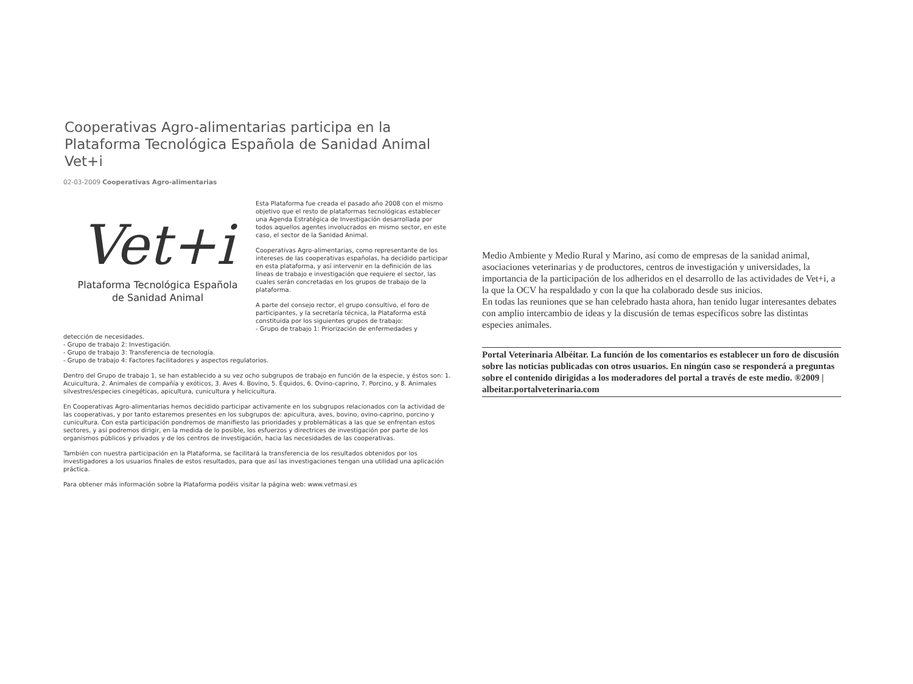Cooperativas Agro-alimentarias participa en la Plataforma Tecnológica Española de Sanidad Animal Vet+i
02-03-2009 Cooperativas Agro-alimentarias
Vet+i
Plataforma Tecnológica Española
de Sanidad Animal
Esta Plataforma fue creada el pasado año 2008 con el mismo objetivo que el resto de plataformas tecnológicas establecer una Agenda Estratégica de Investigación desarrollada por todos aquellos agentes involucrados en mismo sector, en este caso, el sector de la Sanidad Animal.
Cooperativas Agro-alimentarias, como representante de los intereses de las cooperativas españolas, ha decidido participar en esta plataforma, y así intervenir en la definición de las líneas de trabajo e investigación que requiere el sector, las cuales serán concretadas en los grupos de trabajo de la plataforma.
A parte del consejo rector, el grupo consultivo, el foro de participantes, y la secretaría técnica, la Plataforma está constituida por los siguientes grupos de trabajo:
- Grupo de trabajo 1: Priorización de enfermedades y
detección de necesidades.
- Grupo de trabajo 2: Investigación.
- Grupo de trabajo 3: Transferencia de tecnología.
- Grupo de trabajo 4: Factores facilitadores y aspectos regulatorios.
Dentro del Grupo de trabajo 1, se han establecido a su vez ocho subgrupos de trabajo en función de la especie, y éstos son: 1. Acuicultura, 2. Animales de compañía y exóticos, 3. Aves 4. Bovino, 5. Équidos, 6. Ovino-caprino, 7. Porcino, y 8. Animales silvestres/especies cinegéticas, apicultura, cunicultura y helicicultura.
En Cooperativas Agro-alimentarias hemos decidido participar activamente en los subgrupos relacionados con la actividad de las cooperativas, y por tanto estaremos presentes en los subgrupos de: apicultura, aves, bovino, ovino-caprino, porcino y cunicultura. Con esta participación pondremos de manifiesto las prioridades y problemáticas a las que se enfrentan estos sectores, y así podremos dirigir, en la medida de lo posible, los esfuerzos y directrices de investigación por parte de los organismos públicos y privados y de los centros de investigación, hacia las necesidades de las cooperativas.
También con nuestra participación en la Plataforma, se facilitará la transferencia de los resultados obtenidos por los investigadores a los usuarios finales de estos resultados, para que así las investigaciones tengan una utilidad una aplicación práctica.
Para obtener más información sobre la Plataforma podéis visitar la página web: www.vetmasi.es
Medio Ambiente y Medio Rural y Marino, así como de empresas de la sanidad animal, asociaciones veterinarias y de productores, centros de investigación y universidades, la importancia de la participación de los adheridos en el desarrollo de las actividades de Vet+i, a la que la OCV ha respaldado y con la que ha colaborado desde sus inicios.
En todas las reuniones que se han celebrado hasta ahora, han tenido lugar interesantes debates con amplio intercambio de ideas y la discusión de temas específicos sobre las distintas especies animales.
Portal Veterinaria Albéitar. La función de los comentarios es establecer un foro de discusión sobre las noticias publicadas con otros usuarios. En ningún caso se responderá a preguntas sobre el contenido dirigidas a los moderadores del portal a través de este medio. ®2009 | albeitar.portalveterinaria.com